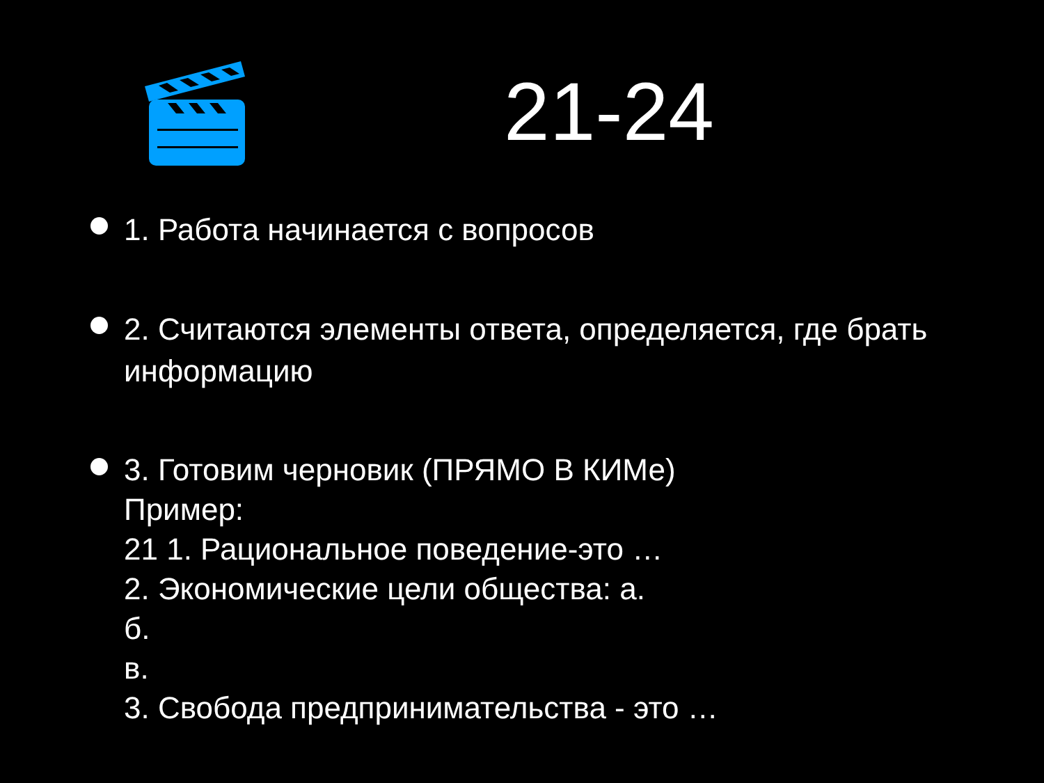21-24
1. Работа начинается с вопросов
2. Считаются элементы ответа, определяется, где брать информацию
3. Готовим черновик (ПРЯМО В КИМе)
Пример:
21 1. Рациональное поведение-это …
2. Экономические цели общества: а.
б.
в.
3. Свобода предпринимательства - это …